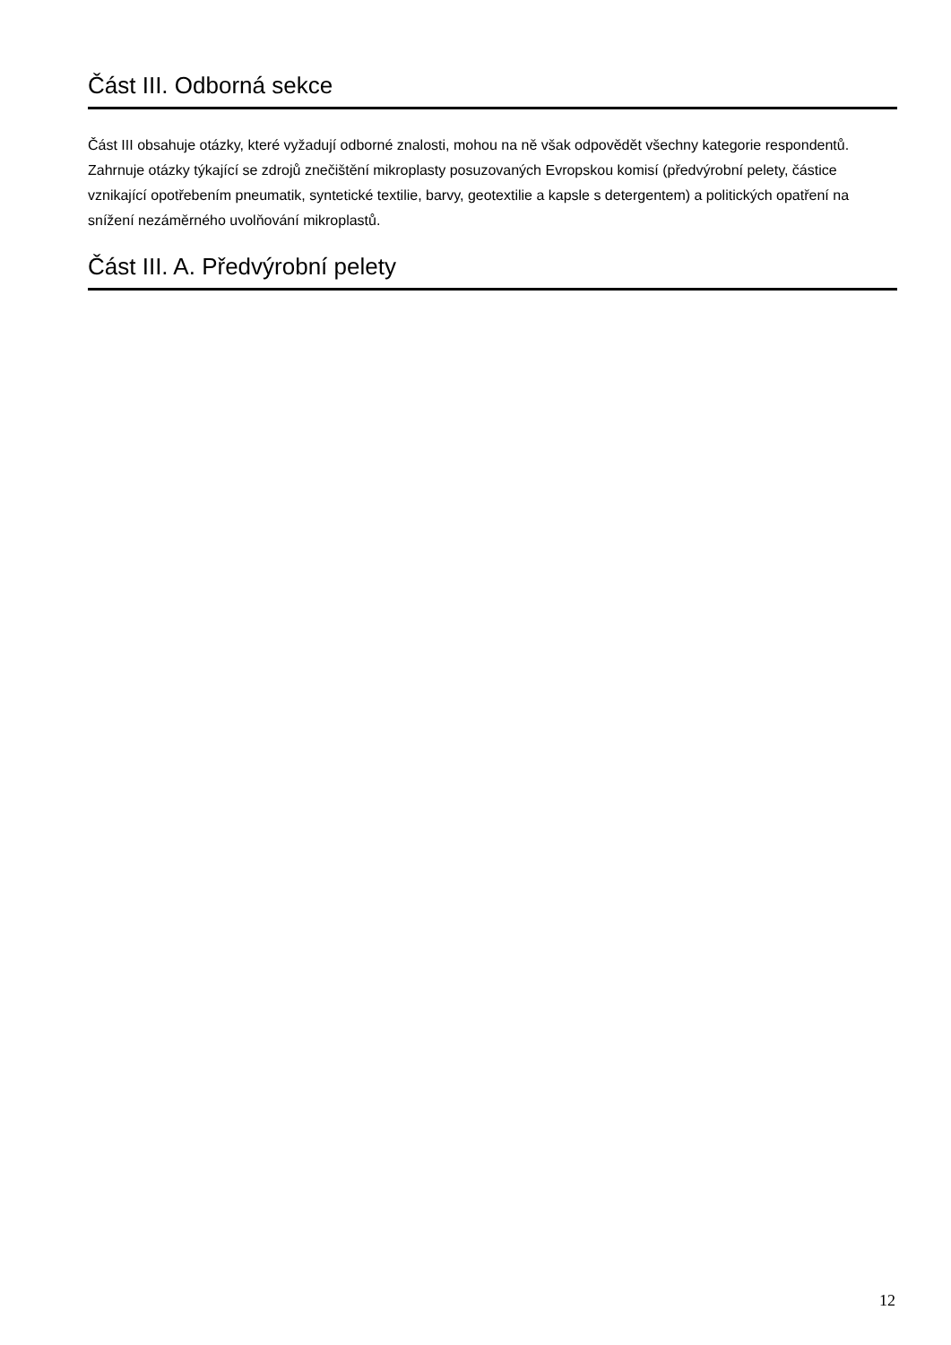Část III. Odborná sekce
Část III obsahuje otázky, které vyžadují odborné znalosti, mohou na ně však odpovědět všechny kategorie respondentů. Zahrnuje otázky týkající se zdrojů znečištění mikroplasty posuzovaných Evropskou komisí (předvýrobní pelety, částice vznikající opotřebením pneumatik, syntetické textilie, barvy, geotextilie a kapsle s detergentem) a politických opatření na snížení nezáměrného uvolňování mikroplastů.
Část III. A. Předvýrobní pelety
12